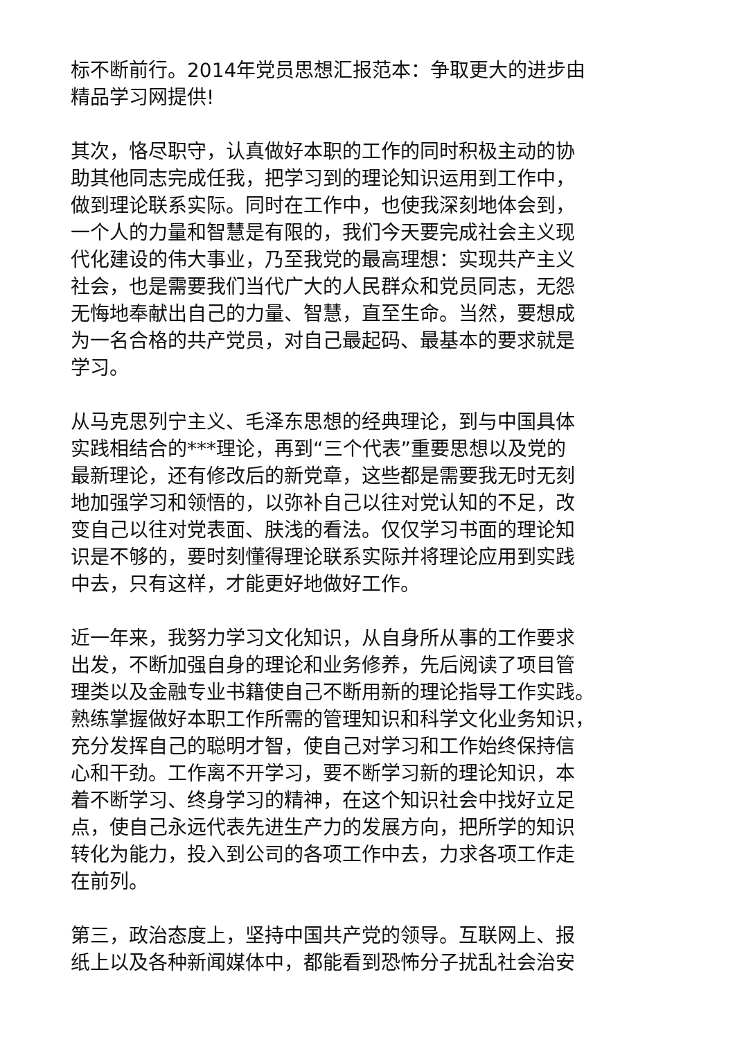标不断前行。2014年党员思想汇报范本：争取更大的进步由
精品学习网提供!
其次，恪尽职守，认真做好本职的工作的同时积极主动的协
助其他同志完成任我，把学习到的理论知识运用到工作中，
做到理论联系实际。同时在工作中，也使我深刻地体会到，
一个人的力量和智慧是有限的，我们今天要完成社会主义现
代化建设的伟大事业，乃至我党的最高理想：实现共产主义
社会，也是需要我们当代广大的人民群众和党员同志，无怨
无悔地奉献出自己的力量、智慧，直至生命。当然，要想成
为一名合格的共产党员，对自己最起码、最基本的要求就是
学习。
从马克思列宁主义、毛泽东思想的经典理论，到与中国具体
实践相结合的***理论，再到“三个代表”重要思想以及党的
最新理论，还有修改后的新党章，这些都是需要我无时无刻
地加强学习和领悟的，以弥补自己以往对党认知的不足，改
变自己以往对党表面、肤浅的看法。仅仅学习书面的理论知
识是不够的，要时刻懂得理论联系实际并将理论应用到实践
中去，只有这样，才能更好地做好工作。
近一年来，我努力学习文化知识，从自身所从事的工作要求
出发，不断加强自身的理论和业务修养，先后阅读了项目管
理类以及金融专业书籍使自己不断用新的理论指导工作实践。
熟练掌握做好本职工作所需的管理知识和科学文化业务知识，
充分发挥自己的聪明才智，使自己对学习和工作始终保持信
心和干劲。工作离不开学习，要不断学习新的理论知识，本
着不断学习、终身学习的精神，在这个知识社会中找好立足
点，使自己永远代表先进生产力的发展方向，把所学的知识
转化为能力，投入到公司的各项工作中去，力求各项工作走
在前列。
第三，政治态度上，坚持中国共产党的领导。互联网上、报
纸上以及各种新闻媒体中，都能看到恐怖分子扰乱社会治安